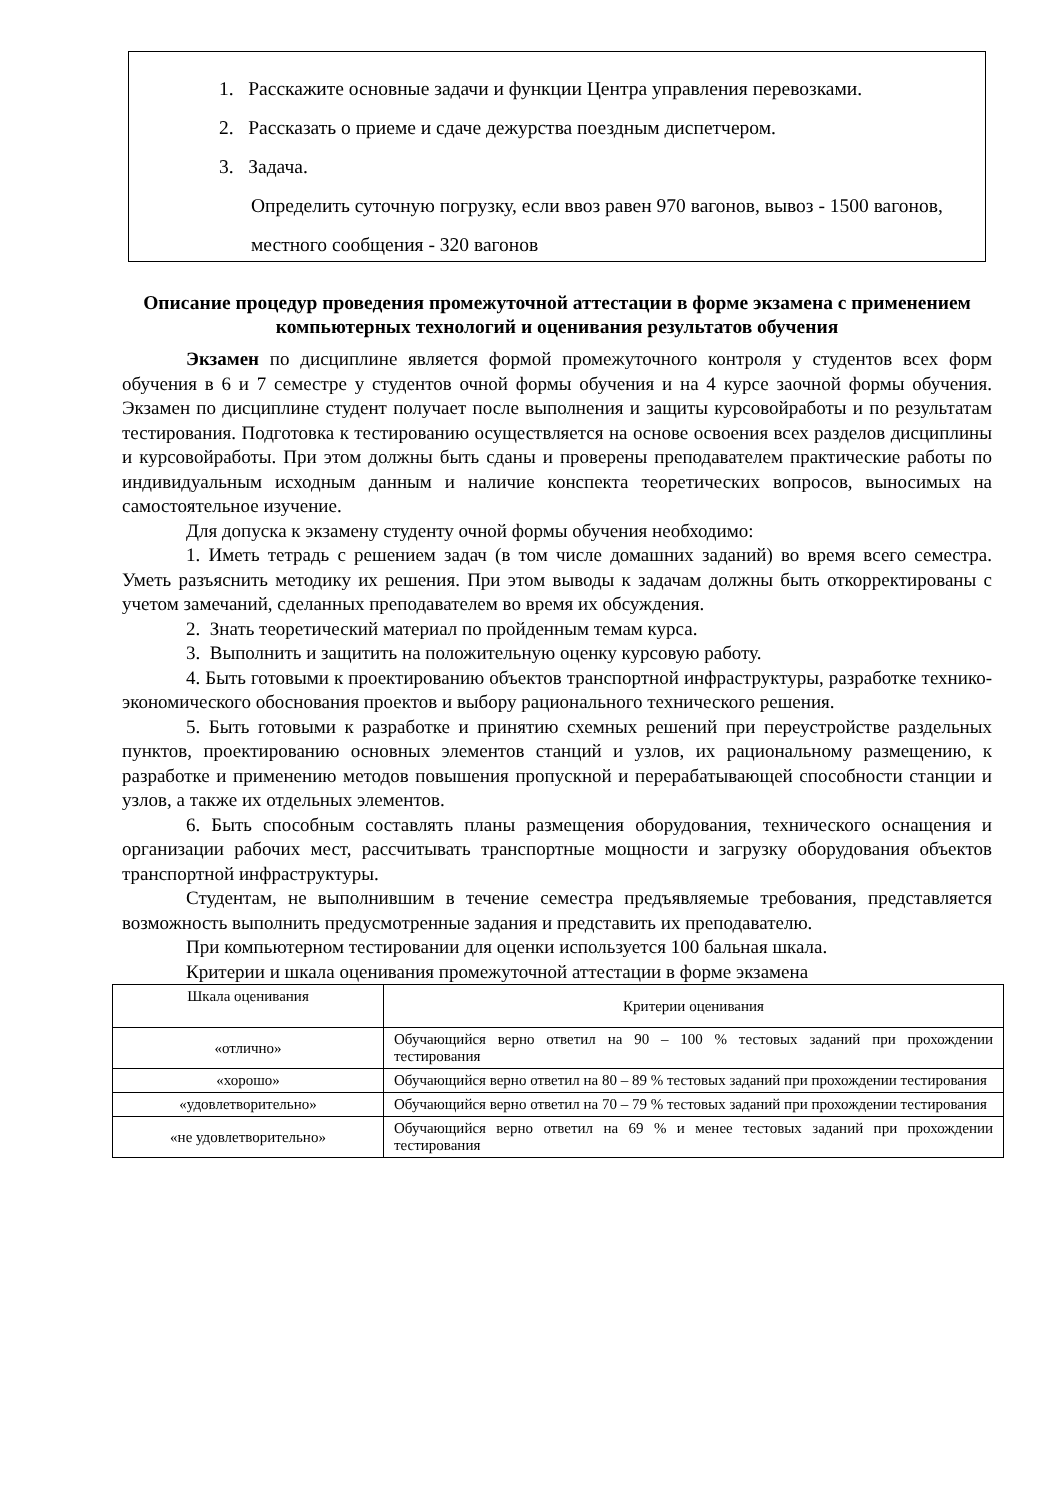1. Расскажите основные задачи и функции Центра управления перевозками.
2. Рассказать о приеме и сдаче дежурства поездным диспетчером.
3. Задача.
Определить суточную погрузку, если ввоз равен 970 вагонов, вывоз - 1500 вагонов, местного сообщения - 320 вагонов
Описание процедур проведения промежуточной аттестации в форме экзамена с применением компьютерных технологий и оценивания результатов обучения
Экзамен по дисциплине является формой промежуточного контроля у студентов всех форм обучения в 6 и 7 семестре у студентов очной формы обучения и на 4 курсе заочной формы обучения. Экзамен по дисциплине студент получает после выполнения и защиты курсовойработы и по результатам тестирования. Подготовка к тестированию осуществляется на основе освоения всех разделов дисциплины и курсовойработы. При этом должны быть сданы и проверены преподавателем практические работы по индивидуальным исходным данным и наличие конспекта теоретических вопросов, выносимых на самостоятельное изучение.
Для допуска к экзамену студенту очной формы обучения необходимо:
1. Иметь тетрадь с решением задач (в том числе домашних заданий) во время всего семестра. Уметь разъяснить методику их решения. При этом выводы к задачам должны быть откорректированы с учетом замечаний, сделанных преподавателем во время их обсуждения.
2. Знать теоретический материал по пройденным темам курса.
3. Выполнить и защитить на положительную оценку курсовую работу.
4. Быть готовыми к проектированию объектов транспортной инфраструктуры, разработке технико-экономического обоснования проектов и выбору рационального технического решения.
5. Быть готовыми к разработке и принятию схемных решений при переустройстве раздельных пунктов, проектированию основных элементов станций и узлов, их рациональному размещению, к разработке и применению методов повышения пропускной и перерабатывающей способности станции и узлов, а также их отдельных элементов.
6. Быть способным составлять планы размещения оборудования, технического оснащения и организации рабочих мест, рассчитывать транспортные мощности и загрузку оборудования объектов транспортной инфраструктуры.
Студентам, не выполнившим в течение семестра предъявляемые требования, представляется возможность выполнить предусмотренные задания и представить их преподавателю.
При компьютерном тестировании для оценки используется 100 бальная шкала.
Критерии и шкала оценивания промежуточной аттестации в форме экзамена
| Шкала оценивания | Критерии оценивания |
| --- | --- |
| «отлично» | Обучающийся верно ответил на 90 – 100 % тестовых заданий при прохождении тестирования |
| «хорошо» | Обучающийся верно ответил на 80 – 89 % тестовых заданий при прохождении тестирования |
| «удовлетворительно» | Обучающийся верно ответил на 70 – 79 % тестовых заданий при прохождении тестирования |
| «не удовлетворительно» | Обучающийся верно ответил на 69 % и менее тестовых заданий при прохождении тестирования |